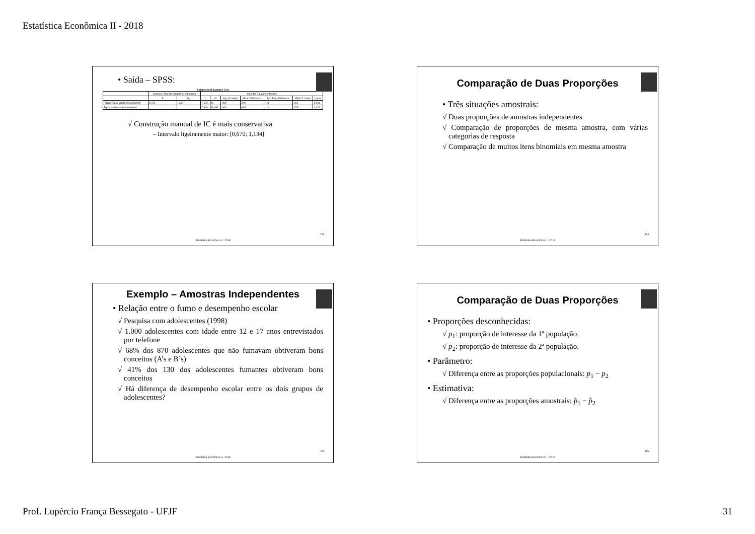Estatística Econômica II - 2018
• Saída – SPSS:
Independent Samples Test
| | Levene's Test for Equality of Variances | | t-test for Equality of Means | | | | | | |
| --- | --- | --- | --- | --- | --- | --- | --- | --- | --- |
| | F | Sig. | t | df | Sig. (2-tailed) | Mean Difference | Std. Error Difference | 95% CI Lower | Upper |
| Razão Equal variances assumed | 2,721 | ,102 | 7,172 | 99 | ,000 | ,902 | ,126 | ,652 | 1,151 |
| Equal variances not assumed | | | 7,904 | 81,692 | ,000 | ,902 | ,114 | ,675 | 1,129 |
√ Construção manual de IC é mais conservativa
– Intervalo ligeiramente maior: [0,670; 1,134]
123
Estatística Econômica II - 2018
Comparação de Duas Proporções
• Três situações amostrais:
√ Duas proporções de amostras independentes
√ Comparação de proporções de mesma amostra, com várias categorias de resposta
√ Comparação de muitos itens binomiais em mesma amostra
124
Estatística Econômica II - 2018
Exemplo – Amostras Independentes
• Relação entre o fumo e desempenho escolar
√ Pesquisa com adolescentes (1998)
√ 1.000 adolescentes com idade entre 12 e 17 anos entrevistados por telefone
√ 68% dos 870 adolescentes que não fumavam obtiveram bons conceitos (A’s e B’s)
√ 41% dos 130 dos adolescentes fumantes obtiveram bons conceitos
√ Há diferença de desempenho escolar entre os dois grupos de adolescentes?
125
Estatística Econômica II - 2018
Comparação de Duas Proporções
• Proporções desconhecidas:
√ p<sub>1</sub>: proporção de interesse da 1ª população.
√ p<sub>2</sub>: proporção de interesse da 2ª população.
• Parâmetro:
√ Diferença entre as proporções populacionais: p<sub>1</sub> − p<sub>2</sub>
• Estimativa:
√ Diferença entre as proporções amostrais: p̂<sub>1</sub> − p̂<sub>2</sub>
126
Estatística Econômica II - 2018
Prof. Lupércio França Bessegato - UFJF 31